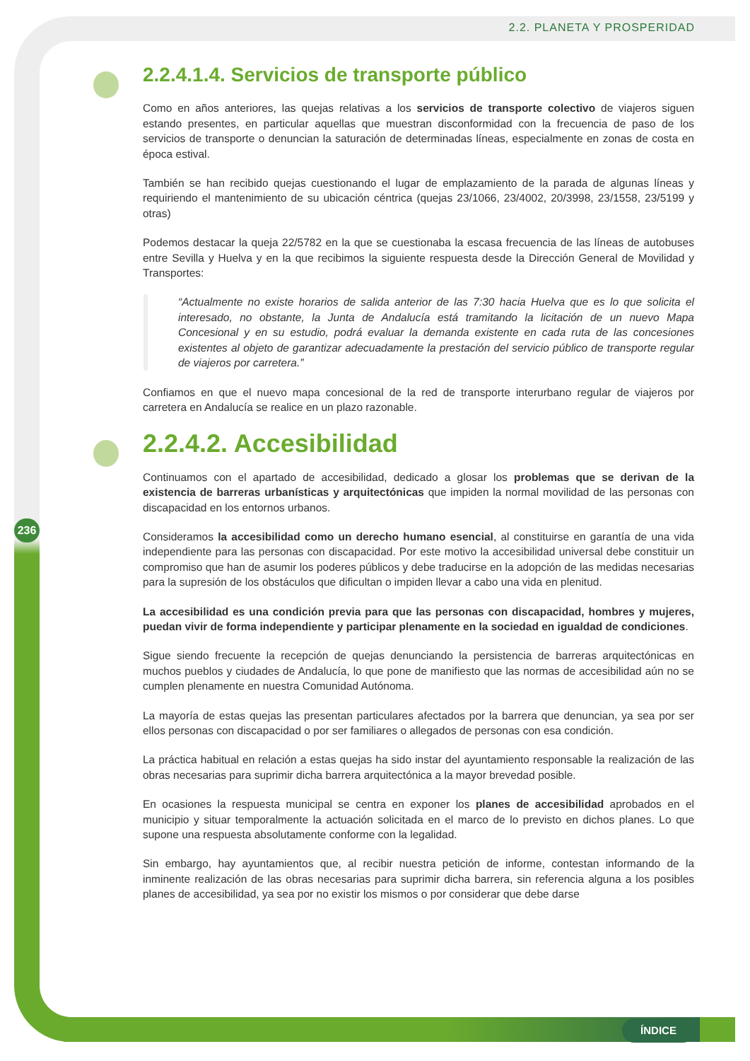2.2. PLANETA Y PROSPERIDAD
236
2.2.4.1.4. Servicios de transporte público
Como en años anteriores, las quejas relativas a los servicios de transporte colectivo de viajeros siguen estando presentes, en particular aquellas que muestran disconformidad con la frecuencia de paso de los servicios de transporte o denuncian la saturación de determinadas líneas, especialmente en zonas de costa en época estival.
También se han recibido quejas cuestionando el lugar de emplazamiento de la parada de algunas líneas y requiriendo el mantenimiento de su ubicación céntrica (quejas 23/1066, 23/4002, 20/3998, 23/1558, 23/5199 y otras)
Podemos destacar la queja 22/5782 en la que se cuestionaba la escasa frecuencia de las líneas de autobuses entre Sevilla y Huelva y en la que recibimos la siguiente respuesta desde la Dirección General de Movilidad y Transportes:
“Actualmente no existe horarios de salida anterior de las 7:30 hacia Huelva que es lo que solicita el interesado, no obstante, la Junta de Andalucía está tramitando la licitación de un nuevo Mapa Concesional y en su estudio, podrá evaluar la demanda existente en cada ruta de las concesiones existentes al objeto de garantizar adecuadamente la prestación del servicio público de transporte regular de viajeros por carretera.”
Confiamos en que el nuevo mapa concesional de la red de transporte interurbano regular de viajeros por carretera en Andalucía se realice en un plazo razonable.
2.2.4.2. Accesibilidad
Continuamos con el apartado de accesibilidad, dedicado a glosar los problemas que se derivan de la existencia de barreras urbanísticas y arquitectónicas que impiden la normal movilidad de las personas con discapacidad en los entornos urbanos.
Consideramos la accesibilidad como un derecho humano esencial, al constituirse en garantía de una vida independiente para las personas con discapacidad. Por este motivo la accesibilidad universal debe constituir un compromiso que han de asumir los poderes públicos y debe traducirse en la adopción de las medidas necesarias para la supresión de los obstáculos que dificultan o impiden llevar a cabo una vida en plenitud.
La accesibilidad es una condición previa para que las personas con discapacidad, hombres y mujeres, puedan vivir de forma independiente y participar plenamente en la sociedad en igualdad de condiciones.
Sigue siendo frecuente la recepción de quejas denunciando la persistencia de barreras arquitectónicas en muchos pueblos y ciudades de Andalucía, lo que pone de manifiesto que las normas de accesibilidad aún no se cumplen plenamente en nuestra Comunidad Autónoma.
La mayoría de estas quejas las presentan particulares afectados por la barrera que denuncian, ya sea por ser ellos personas con discapacidad o por ser familiares o allegados de personas con esa condición.
La práctica habitual en relación a estas quejas ha sido instar del ayuntamiento responsable la realización de las obras necesarias para suprimir dicha barrera arquitectónica a la mayor brevedad posible.
En ocasiones la respuesta municipal se centra en exponer los planes de accesibilidad aprobados en el municipio y situar temporalmente la actuación solicitada en el marco de lo previsto en dichos planes. Lo que supone una respuesta absolutamente conforme con la legalidad.
Sin embargo, hay ayuntamientos que, al recibir nuestra petición de informe, contestan informando de la inminente realización de las obras necesarias para suprimir dicha barrera, sin referencia alguna a los posibles planes de accesibilidad, ya sea por no existir los mismos o por considerar que debe darse
ÍNDICE